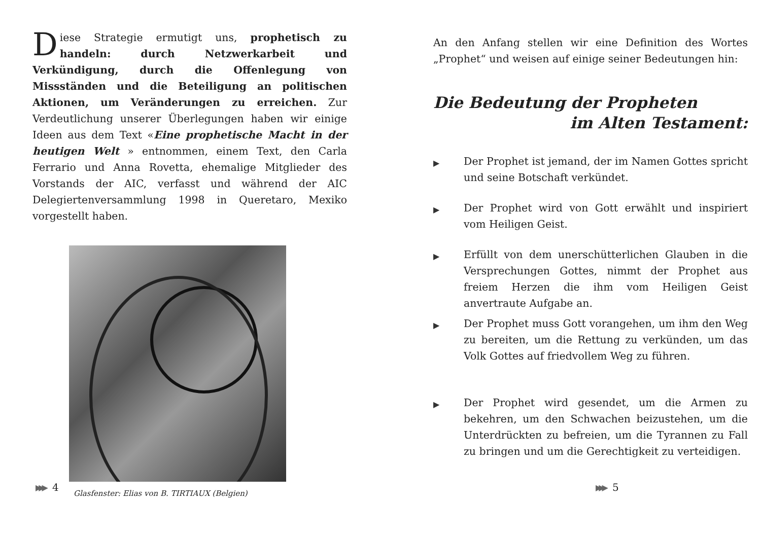Diese Strategie ermutigt uns, prophetisch zu handeln: durch Netzwerkarbeit und Verkündigung, durch die Offenlegung von Missständen und die Beteiligung an politischen Aktionen, um Veränderungen zu erreichen. Zur Verdeutlichung unserer Überlegungen haben wir einige Ideen aus dem Text «Eine prophetische Macht in der heutigen Welt » entnommen, einem Text, den Carla Ferrario und Anna Rovetta, ehemalige Mitglieder des Vorstands der AIC, verfasst und während der AIC Delegiertenversammlung 1998 in Queretaro, Mexiko vorgestellt haben.
Glasfenster: Elias von B. TIRTIAUX (Belgien)
▶▶▶ 4
An den Anfang stellen wir eine Definition des Wortes „Prophet“ und weisen auf einige seiner Bedeutungen hin:
Die Bedeutung der Propheten
im Alten Testament:
▶ Der Prophet ist jemand, der im Namen Gottes spricht und seine Botschaft verkündet.
▶ Der Prophet wird von Gott erwählt und inspiriert vom Heiligen Geist.
▶ Erfüllt von dem unerschütterlichen Glauben in die Versprechungen Gottes, nimmt der Prophet aus freiem Herzen die ihm vom Heiligen Geist anvertraute Aufgabe an.
▶ Der Prophet muss Gott vorangehen, um ihm den Weg zu bereiten, um die Rettung zu verkünden, um das Volk Gottes auf friedvollem Weg zu führen.
▶ Der Prophet wird gesendet, um die Armen zu bekehren, um den Schwachen beizustehen, um die Unterdrückten zu befreien, um die Tyrannen zu Fall zu bringen und um die Gerechtigkeit zu verteidigen.
▶▶▶ 5